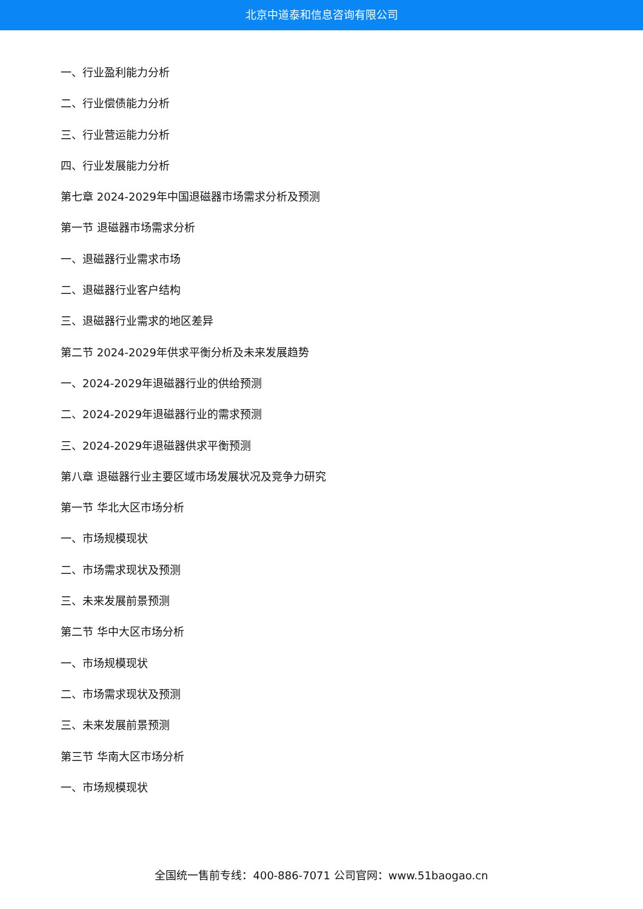北京中道泰和信息咨询有限公司
一、行业盈利能力分析
二、行业偿债能力分析
三、行业营运能力分析
四、行业发展能力分析
第七章 2024-2029年中国退磁器市场需求分析及预测
第一节 退磁器市场需求分析
一、退磁器行业需求市场
二、退磁器行业客户结构
三、退磁器行业需求的地区差异
第二节 2024-2029年供求平衡分析及未来发展趋势
一、2024-2029年退磁器行业的供给预测
二、2024-2029年退磁器行业的需求预测
三、2024-2029年退磁器供求平衡预测
第八章 退磁器行业主要区域市场发展状况及竞争力研究
第一节 华北大区市场分析
一、市场规模现状
二、市场需求现状及预测
三、未来发展前景预测
第二节 华中大区市场分析
一、市场规模现状
二、市场需求现状及预测
三、未来发展前景预测
第三节 华南大区市场分析
一、市场规模现状
全国统一售前专线：400-886-7071 公司官网：www.51baogao.cn